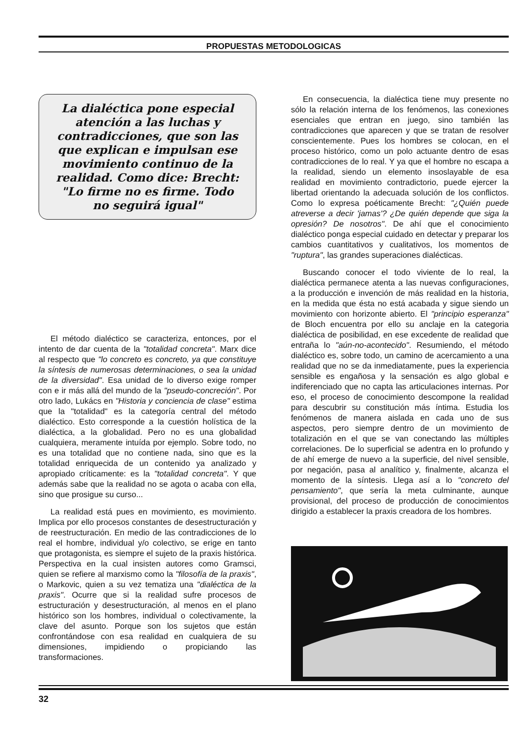PROPUESTAS METODOLOGICAS
La dialéctica pone especial atención a las luchas y contradicciones, que son las que explican e impulsan ese movimiento continuo de la realidad. Como dice: Brecht: "Lo firme no es firme. Todo no seguirá igual"
El método dialéctico se caracteriza, entonces, por el intento de dar cuenta de la "totalidad concreta". Marx dice al respecto que "lo concreto es concreto, ya que constituye la síntesis de numerosas determinaciones, o sea la unidad de la diversidad". Esa unidad de lo diverso exige romper con e ir más allá del mundo de la "pseudo-concreción". Por otro lado, Lukács en "Historia y conciencia de clase" estima que la "totalidad" es la categoría central del método dialéctico. Esto corresponde a la cuestión holística de la dialéctica, a la globalidad. Pero no es una globalidad cualquiera, meramente intuída por ejemplo. Sobre todo, no es una totalidad que no contiene nada, sino que es la totalidad enriquecida de un contenido ya analizado y apropiado críticamente: es la "totalidad concreta". Y que además sabe que la realidad no se agota o acaba con ella, sino que prosigue su curso...
La realidad está pues en movimiento, es movimiento. Implica por ello procesos constantes de desestructuración y de reestructuración. En medio de las contradicciones de lo real el hombre, individual y/o colectivo, se erige en tanto que protagonista, es siempre el sujeto de la praxis histórica. Perspectiva en la cual insisten autores como Gramsci, quien se refiere al marxismo como la "filosofía de la praxis", o Markovic, quien a su vez tematiza una "dialéctica de la praxis". Ocurre que si la realidad sufre procesos de estructuración y desestructuración, al menos en el plano histórico son los hombres, individual o colectivamente, la clave del asunto. Porque son los sujetos que están confrontándose con esa realidad en cualquiera de su dimensiones, impidiendo o propiciando las transformaciones.
En consecuencia, la dialéctica tiene muy presente no sólo la relación interna de los fenómenos, las conexiones esenciales que entran en juego, sino también las contradicciones que aparecen y que se tratan de resolver conscientemente. Pues los hombres se colocan, en el proceso histórico, como un polo actuante dentro de esas contradicciones de lo real. Y ya que el hombre no escapa a la realidad, siendo un elemento insoslayable de esa realidad en movimiento contradictorio, puede ejercer la libertad orientando la adecuada solución de los conflictos. Como lo expresa poéticamente Brecht: "¿Quién puede atreverse a decir 'jamas'? ¿De quién depende que siga la opresión? De nosotros". De ahí que el conocimiento dialéctico ponga especial cuidado en detectar y preparar los cambios cuantitativos y cualitativos, los momentos de "ruptura", las grandes superaciones dialécticas.
Buscando conocer el todo viviente de lo real, la dialéctica permanece atenta a las nuevas configuraciones, a la producción e invención de más realidad en la historia, en la medida que ésta no está acabada y sigue siendo un movimiento con horizonte abierto. El "principio esperanza" de Bloch encuentra por ello su anclaje en la categoria dialéctica de posibilidad, en ese excedente de realidad que entraña lo "aún-no-acontecido". Resumiendo, el método dialéctico es, sobre todo, un camino de acercamiento a una realidad que no se da inmediatamente, pues la experiencia sensible es engañosa y la sensación es algo global e indiferenciado que no capta las articulaciones internas. Por eso, el proceso de conocimiento descompone la realidad para descubrir su constitución más íntima. Estudia los fenómenos de manera aislada en cada uno de sus aspectos, pero siempre dentro de un movimiento de totalización en el que se van conectando las múltiples correlaciones. De lo superficial se adentra en lo profundo y de ahí emerge de nuevo a la superficie, del nivel sensible, por negación, pasa al analítico y, finalmente, alcanza el momento de la síntesis. Llega así a lo "concreto del pensamiento", que sería la meta culminante, aunque provisional, del proceso de producción de conocimientos dirigido a establecer la praxis creadora de los hombres.
32